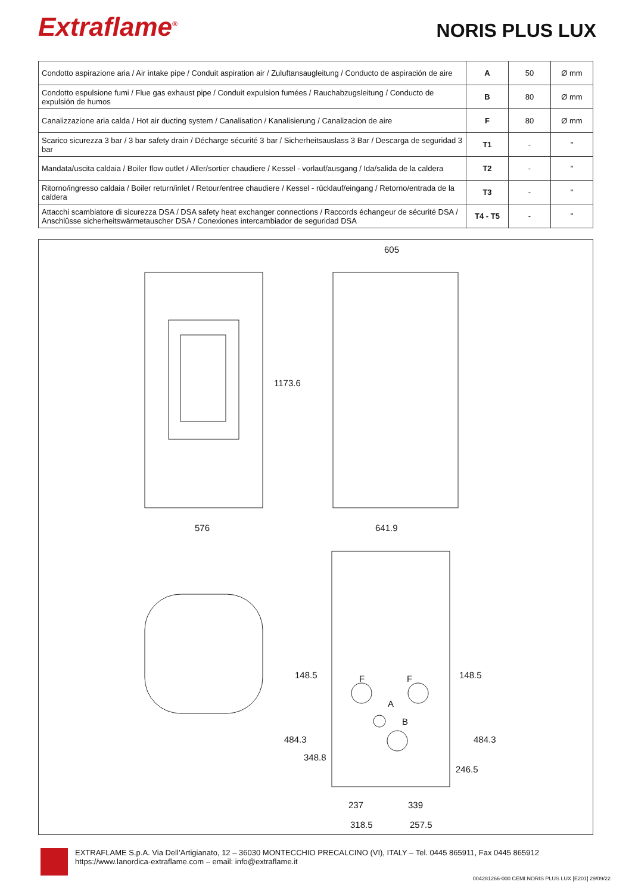Extraflame<sup>®</sup>
NORIS PLUS LUX
| Condotto aspirazione aria / Air intake pipe / Conduit aspiration air / Zuluftansaugleitung / Conducto de aspiración de aire | A | 50 | Ø mm |
| Condotto espulsione fumi / Flue gas exhaust pipe / Conduit expulsion fumées / Rauchabzugsleitung / Conducto de expulsión de humos | B | 80 | Ø mm |
| Canalizzazione aria calda / Hot air ducting system / Canalisation / Kanalisierung / Canalizacion de aire | F | 80 | Ø mm |
| Scarico sicurezza 3 bar / 3 bar safety drain / Décharge sécurité 3 bar / Sicherheitsauslass 3 Bar / Descarga de seguridad 3 bar | T1 | - | " |
| Mandata/uscita caldaia / Boiler flow outlet / Aller/sortier chaudiere / Kessel - vorlauf/ausgang / Ida/salida de la caldera | T2 | - | " |
| Ritorno/ingresso caldaia / Boiler return/inlet / Retour/entree chaudiere / Kessel - rücklauf/eingang / Retorno/entrada de la caldera | T3 | - | " |
| Attacchi scambiatore di sicurezza DSA / DSA safety heat exchanger connections / Raccords échangeur de sécurité DSA / Anschlûsse sicherheitswärmetauscher DSA / Conexiones intercambiador de seguridad DSA | T4 - T5 | - | " |
605
1173.6
576 641.9
148.5 148.5
F F
A
B
484.3
348.8
246.5
484.3
237 339
318.5 257.5
EXTRAFLAME S.p.A. Via Dell’Artigianato, 12 – 36030 MONTECCHIO PRECALCINO (VI), ITALY – Tel. 0445 865911, Fax 0445 865912
https://www.lanordica-extraflame.com – email: info@extraflame.it
004281266-000 CEMI NORIS PLUS LUX [E201] 29/09/22